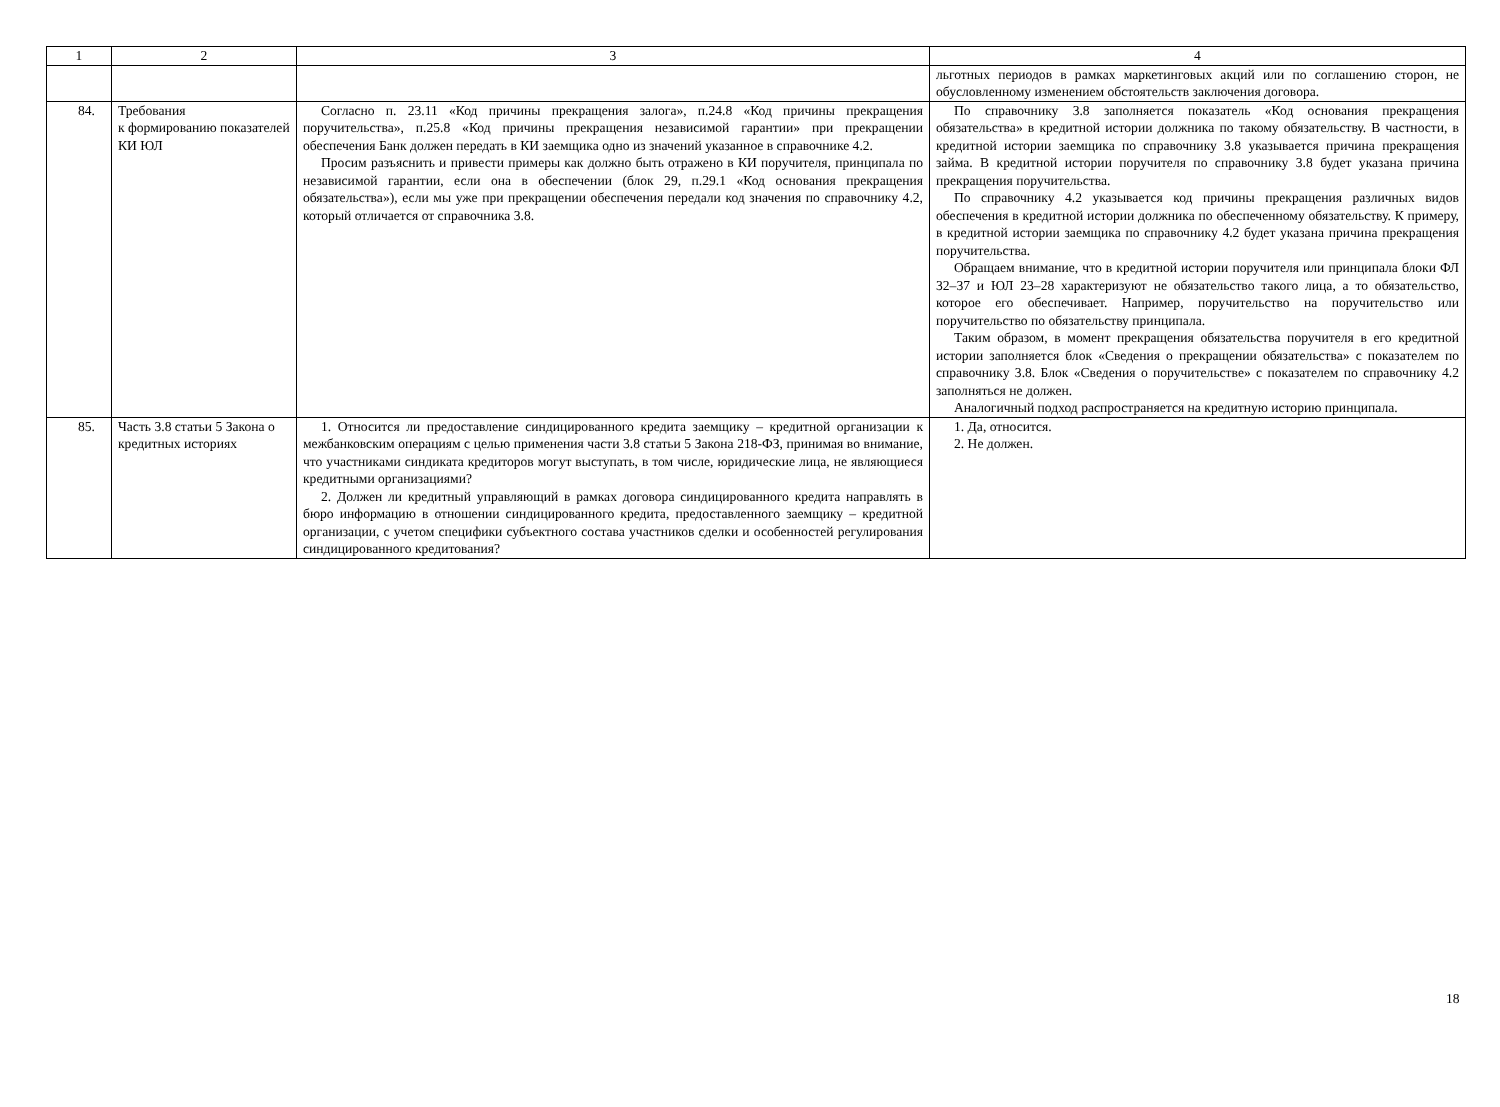| 1 | 2 | 3 | 4 |
| --- | --- | --- | --- |
| | | | льготных периодов в рамках маркетинговых акций или по соглашению сторон, не обусловленному изменением обстоятельств заключения договора. |
| 84. | Требования к формированию показателей КИ ЮЛ | Согласно п. 23.11 «Код причины прекращения залога», п.24.8 «Код причины прекращения поручительства», п.25.8 «Код причины прекращения независимой гарантии» при прекращении обеспечения Банк должен передать в КИ заемщика одно из значений указанное в справочнике 4.2. Просим разъяснить и привести примеры как должно быть отражено в КИ поручителя, принципала по независимой гарантии, если она в обеспечении (блок 29, п.29.1 «Код основания прекращения обязательства»), если мы уже при прекращении обеспечения передали код значения по справочнику 4.2, который отличается от справочника 3.8. | По справочнику 3.8 заполняется показатель «Код основания прекращения обязательства» в кредитной истории должника по такому обязательству. В частности, в кредитной истории заемщика по справочнику 3.8 указывается причина прекращения займа. В кредитной истории поручителя по справочнику 3.8 будет указана причина прекращения поручительства. По справочнику 4.2 указывается код причины прекращения различных видов обеспечения в кредитной истории должника по обеспеченному обязательству. К примеру, в кредитной истории заемщика по справочнику 4.2 будет указана причина прекращения поручительства. Обращаем внимание, что в кредитной истории поручителя или принципала блоки ФЛ 32–37 и ЮЛ 23–28 характеризуют не обязательство такого лица, а то обязательство, которое его обеспечивает. Например, поручительство на поручительство или поручительство по обязательству принципала. Таким образом, в момент прекращения обязательства поручителя в его кредитной истории заполняется блок «Сведения о прекращении обязательства» с показателем по справочнику 3.8. Блок «Сведения о поручительстве» с показателем по справочнику 4.2 заполняться не должен. Аналогичный подход распространяется на кредитную историю принципала. |
| 85. | Часть 3.8 статьи 5 Закона о кредитных историях | 1. Относится ли предоставление синдицированного кредита заемщику – кредитной организации к межбанковским операциям с целью применения части 3.8 статьи 5 Закона 218-ФЗ, принимая во внимание, что участниками синдиката кредиторов могут выступать, в том числе, юридические лица, не являющиеся кредитными организациями? 2. Должен ли кредитный управляющий в рамках договора синдицированного кредита направлять в бюро информацию в отношении синдицированного кредита, предоставленного заемщику – кредитной организации, с учетом специфики субъектного состава участников сделки и особенностей регулирования синдицированного кредитования? | 1. Да, относится. 2. Не должен. |
18